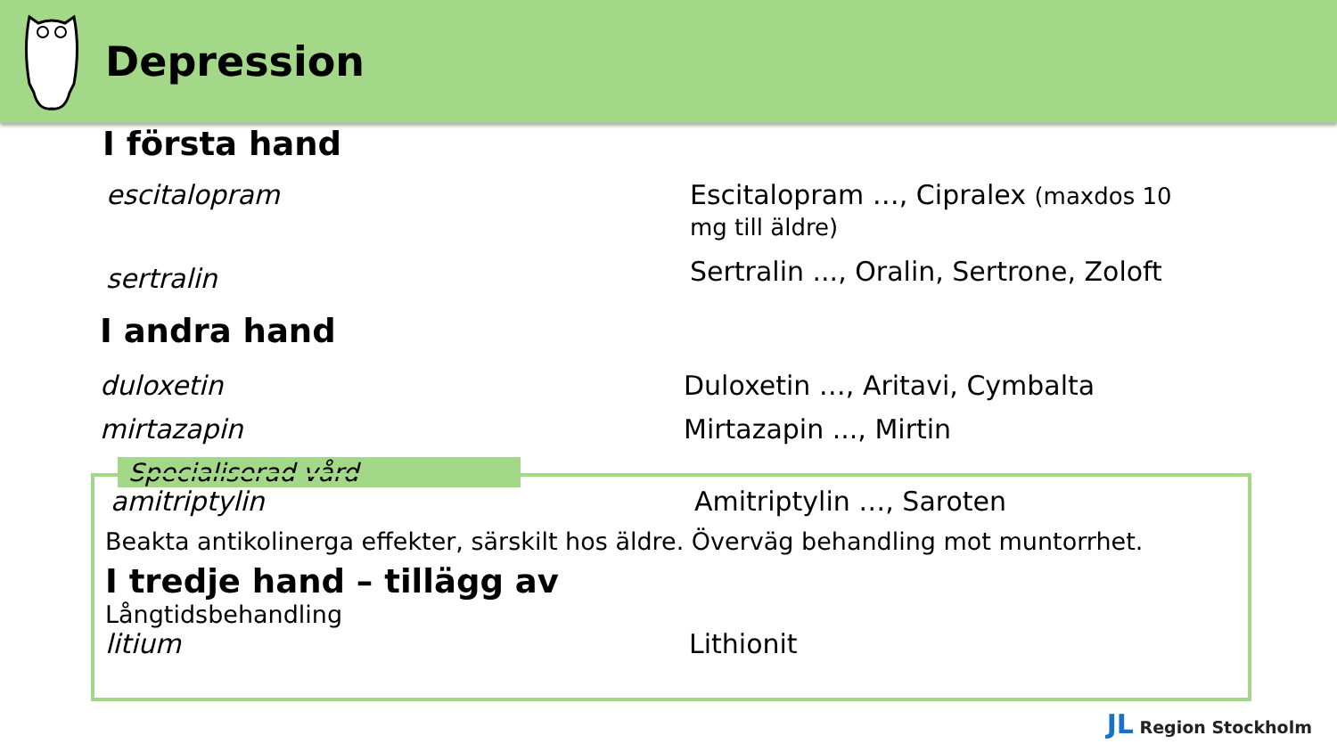Depression
Specialiserad vård
I första hand
escitalopram Escitalopram …, Cipralex (maxdos 10 mg till äldre)
sertralin
Sertralin ..., Oralin, Sertrone, Zoloft
I andra hand
duloxetin Duloxetin …, Aritavi, Cymbalta
mirtazapin Mirtazapin ..., Mirtin
amitriptylin Amitriptylin …, Saroten
Beakta antikolinerga effekter, särskilt hos äldre. Överväg behandling mot muntorrhet.
I tredje hand – tillägg av
Långtidsbehandling
litium Lithionit
JL Region Stockholm